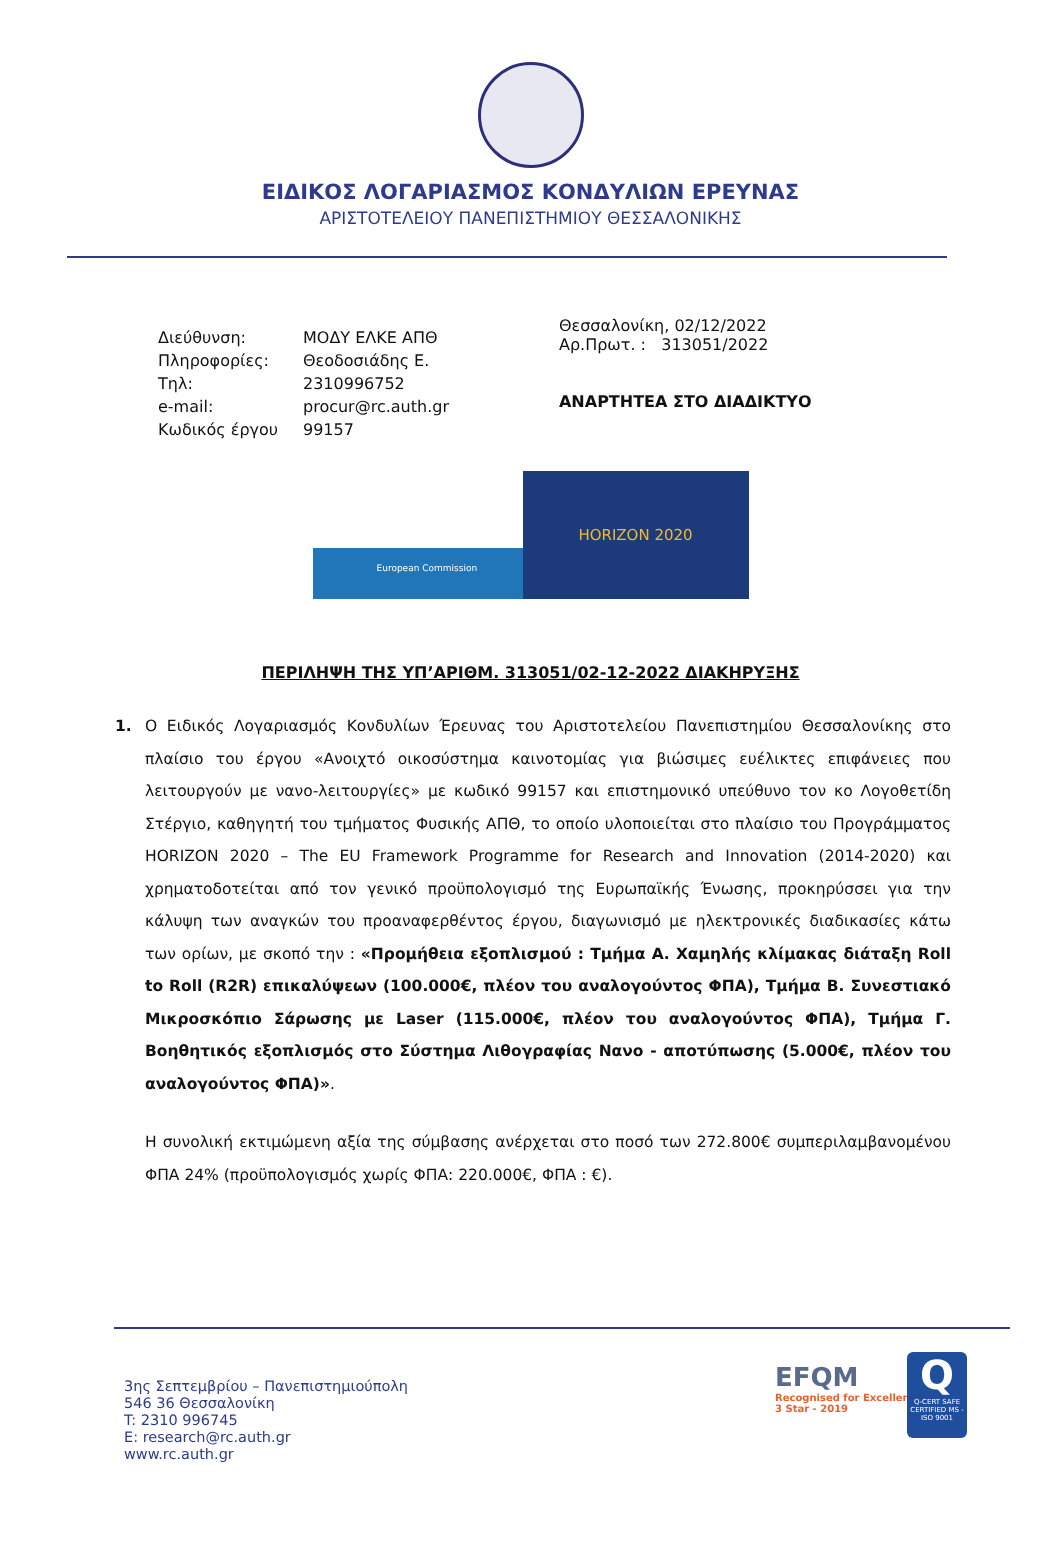ΕΙΔΙΚΟΣ ΛΟΓΑΡΙΑΣΜΟΣ ΚΟΝΔΥΛΙΩΝ ΕΡΕΥΝΑΣ
ΑΡΙΣΤΟΤΕΛΕΙΟΥ ΠΑΝΕΠΙΣΤΗΜΙΟΥ ΘΕΣΣΑΛΟΝΙΚΗΣ
| Διεύθυνση: | ΜΟΔΥ ΕΛΚΕ ΑΠΘ |
| Πληροφορίες: | Θεοδοσιάδης Ε. |
| Τηλ: | 2310996752 |
| e-mail: | procur@rc.auth.gr |
| Κωδικός έργου | 99157 |
Θεσσαλονίκη, 02/12/2022
Αρ.Πρωτ. : 313051/2022
ΑΝΑΡΤΗΤΕΑ ΣΤΟ ΔΙΑΔΙΚΤΥΟ
European Commission
HORIZON 2020
ΠΕΡΙΛΗΨΗ ΤΗΣ ΥΠ’ΑΡΙΘΜ. 313051/02-12-2022 ΔΙΑΚΗΡΥΞΗΣ
1. Ο Ειδικός Λογαριασμός Κονδυλίων Έρευνας του Αριστοτελείου Πανεπιστημίου Θεσσαλονίκης στο πλαίσιο του έργου «Ανοιχτό οικοσύστημα καινοτομίας για βιώσιμες ευέλικτες επιφάνειες που λειτουργούν με νανο-λειτουργίες» με κωδικό 99157 και επιστημονικό υπεύθυνο τον κο Λογοθετίδη Στέργιο, καθηγητή του τμήματος Φυσικής ΑΠΘ, το οποίο υλοποιείται στο πλαίσιο του Προγράμματος HORIZON 2020 – The EU Framework Programme for Research and Innovation (2014-2020) και χρηματοδοτείται από τον γενικό προϋπολογισμό της Ευρωπαϊκής Ένωσης, προκηρύσσει για την κάλυψη των αναγκών του προαναφερθέντος έργου, διαγωνισμό με ηλεκτρονικές διαδικασίες κάτω των ορίων, με σκοπό την : «Προμήθεια εξοπλισμού : Τμήμα Α. Χαμηλής κλίμακας διάταξη Roll to Roll (R2R) επικαλύψεων (100.000€, πλέον του αναλογούντος ΦΠΑ), Τμήμα Β. Συνεστιακό Μικροσκόπιο Σάρωσης με Laser (115.000€, πλέον του αναλογούντος ΦΠΑ), Τμήμα Γ. Βοηθητικός εξοπλισμός στο Σύστημα Λιθογραφίας Nανο - αποτύπωσης (5.000€, πλέον του αναλογούντος ΦΠΑ)».
Η συνολική εκτιμώμενη αξία της σύμβασης ανέρχεται στο ποσό των 272.800€ συμπεριλαμβανομένου ΦΠΑ 24% (προϋπολογισμός χωρίς ΦΠΑ: 220.000€, ΦΠΑ : €).
3ης Σεπτεμβρίου – Πανεπιστημιούπολη
546 36 Θεσσαλονίκη
T: 2310 996745
E: research@rc.auth.gr
www.rc.auth.gr
EFQM
Recognised for Excellence
3 Star - 2019
Q
Q-CERT SAFE CERTIFIED MS - ISO 9001